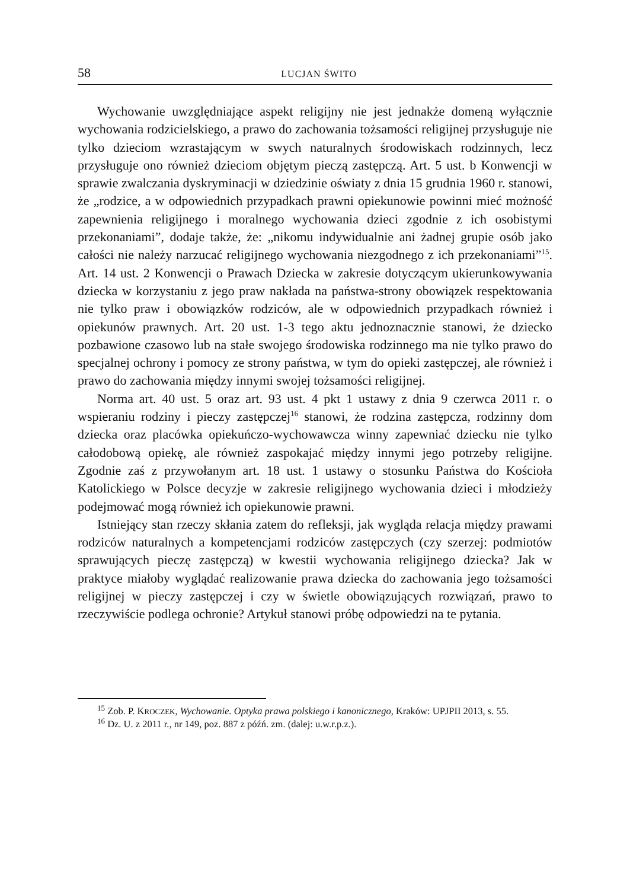58 LUCJAN ŚWITO
Wychowanie uwzględniające aspekt religijny nie jest jednakże domeną wyłącznie wychowania rodzicielskiego, a prawo do zachowania tożsamości religijnej przysługuje nie tylko dzieciom wzrastającym w swych naturalnych środowiskach rodzinnych, lecz przysługuje ono również dzieciom objętym pieczą zastępczą. Art. 5 ust. b Konwencji w sprawie zwalczania dyskryminacji w dziedzinie oświaty z dnia 15 grudnia 1960 r. stanowi, że „rodzice, a w odpowiednich przypadkach prawni opiekunowie powinni mieć możność zapewnienia religijnego i moralnego wychowania dzieci zgodnie z ich osobistymi przekonaniami”, dodaje także, że: „nikomu indywidualnie ani żadnej grupie osób jako całości nie należy narzucać religijnego wychowania niezgodnego z ich przekonaniami”<sup>15</sup>. Art. 14 ust. 2 Konwencji o Prawach Dziecka w zakresie dotyczącym ukierunkowywania dziecka w korzystaniu z jego praw nakłada na państwa-strony obowiązek respektowania nie tylko praw i obowiązków rodziców, ale w odpowiednich przypadkach również i opiekunów prawnych. Art. 20 ust. 1-3 tego aktu jednoznacznie stanowi, że dziecko pozbawione czasowo lub na stałe swojego środowiska rodzinnego ma nie tylko prawo do specjalnej ochrony i pomocy ze strony państwa, w tym do opieki zastępczej, ale również i prawo do zachowania między innymi swojej tożsamości religijnej.
Norma art. 40 ust. 5 oraz art. 93 ust. 4 pkt 1 ustawy z dnia 9 czerwca 2011 r. o wspieraniu rodziny i pieczy zastępczej<sup>16</sup> stanowi, że rodzina zastępcza, rodzinny dom dziecka oraz placówka opiekuńczo-wychowawcza winny zapewniać dziecku nie tylko całodobową opiekę, ale również zaspokajać między innymi jego potrzeby religijne. Zgodnie zaś z przywołanym art. 18 ust. 1 ustawy o stosunku Państwa do Kościoła Katolickiego w Polsce decyzje w zakresie religijnego wychowania dzieci i młodzieży podejmować mogą również ich opiekunowie prawni.
Istniejący stan rzeczy skłania zatem do refleksji, jak wygląda relacja między prawami rodziców naturalnych a kompetencjami rodziców zastępczych (czy szerzej: podmiotów sprawujących pieczę zastępczą) w kwestii wychowania religijnego dziecka? Jak w praktyce miałoby wyglądać realizowanie prawa dziecka do zachowania jego tożsamości religijnej w pieczy zastępczej i czy w świetle obowiązujących rozwiązań, prawo to rzeczywiście podlega ochronie? Artykuł stanowi próbę odpowiedzi na te pytania.
<sup>15</sup> Zob. P. KROCZEK, Wychowanie. Optyka prawa polskiego i kanonicznego, Kraków: UPJPII 2013, s. 55.
<sup>16</sup> Dz. U. z 2011 r., nr 149, poz. 887 z późń. zm. (dalej: u.w.r.p.z.).